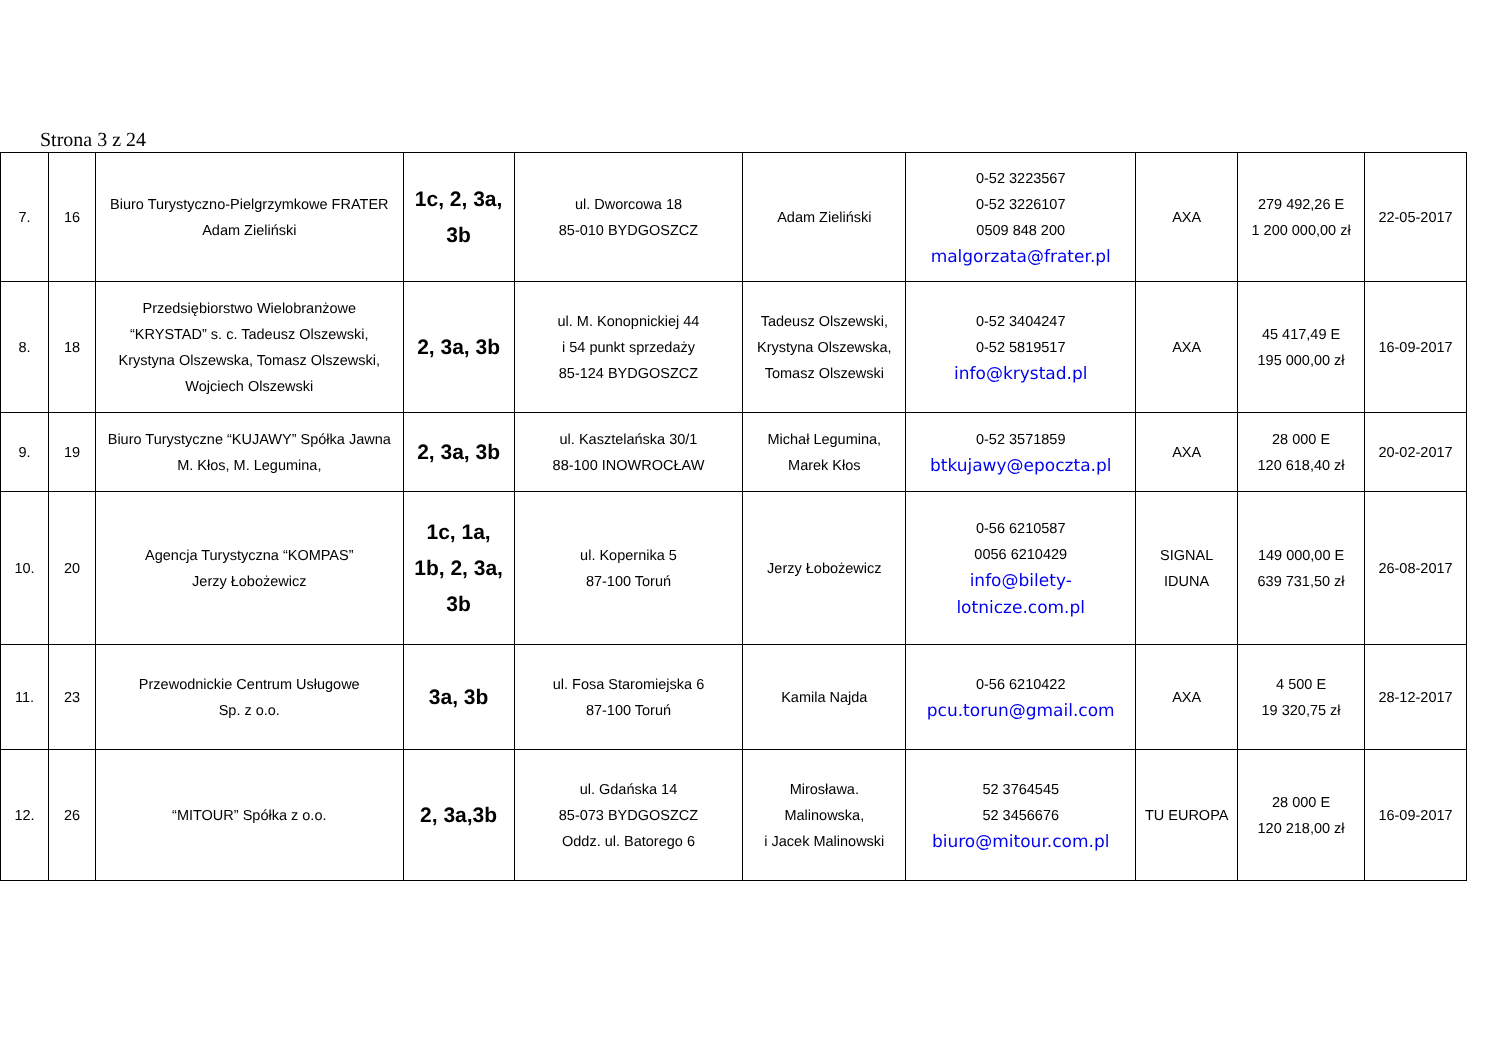Strona 3 z 24
| 7. | 16 | Biuro Turystyczno-Pielgrzymkowe FRATER Adam Zieliński | 1c, 2, 3a, 3b | ul. Dworcowa 18 85-010 BYDGOSZCZ | Adam Zieliński | 0-52 3223567 0-52 3226107 0509 848 200 malgorzata@frater.pl | AXA | 279 492,26 E 1 200 000,00 zł | 22-05-2017 |
| 8. | 18 | Przedsiębiorstwo Wielobranżowe “KRYSTAD” s. c. Tadeusz Olszewski, Krystyna Olszewska, Tomasz Olszewski, Wojciech Olszewski | 2, 3a, 3b | ul. M. Konopnickiej 44 i 54 punkt sprzedaży 85-124 BYDGOSZCZ | Tadeusz Olszewski, Krystyna Olszewska, Tomasz Olszewski | 0-52 3404247 0-52 5819517 info@krystad.pl | AXA | 45 417,49 E 195 000,00 zł | 16-09-2017 |
| 9. | 19 | Biuro Turystyczne “KUJAWY” Spółka Jawna M. Kłos, M. Legumina, | 2, 3a, 3b | ul. Kasztelańska 30/1 88-100 INOWROCŁAW | Michał Legumina, Marek Kłos | 0-52 3571859 btkujawy@epoczta.pl | AXA | 28 000 E 120 618,40 zł | 20-02-2017 |
| 10. | 20 | Agencja Turystyczna “KOMPAS” Jerzy Łobożewicz | 1c, 1a, 1b, 2, 3a, 3b | ul. Kopernika 5 87-100 Toruń | Jerzy Łobożewicz | 0-56 6210587 0056 6210429 info@bilety- lotnicze.com.pl | SIGNAL IDUNA | 149 000,00 E 639 731,50 zł | 26-08-2017 |
| 11. | 23 | Przewodnickie Centrum Usługowe Sp. z o.o. | 3a, 3b | ul. Fosa Staromiejska 6 87-100 Toruń | Kamila Najda | 0-56 6210422 pcu.torun@gmail.com | AXA | 4 500 E 19 320,75 zł | 28-12-2017 |
| 12. | 26 | “MITOUR” Spółka z o.o. | 2, 3a,3b | ul. Gdańska 14 85-073 BYDGOSZCZ Oddz. ul. Batorego 6 | Mirosława. Malinowska, i Jacek Malinowski | 52 3764545 52 3456676 biuro@mitour.com.pl | TU EUROPA | 28 000 E 120 218,00 zł | 16-09-2017 |